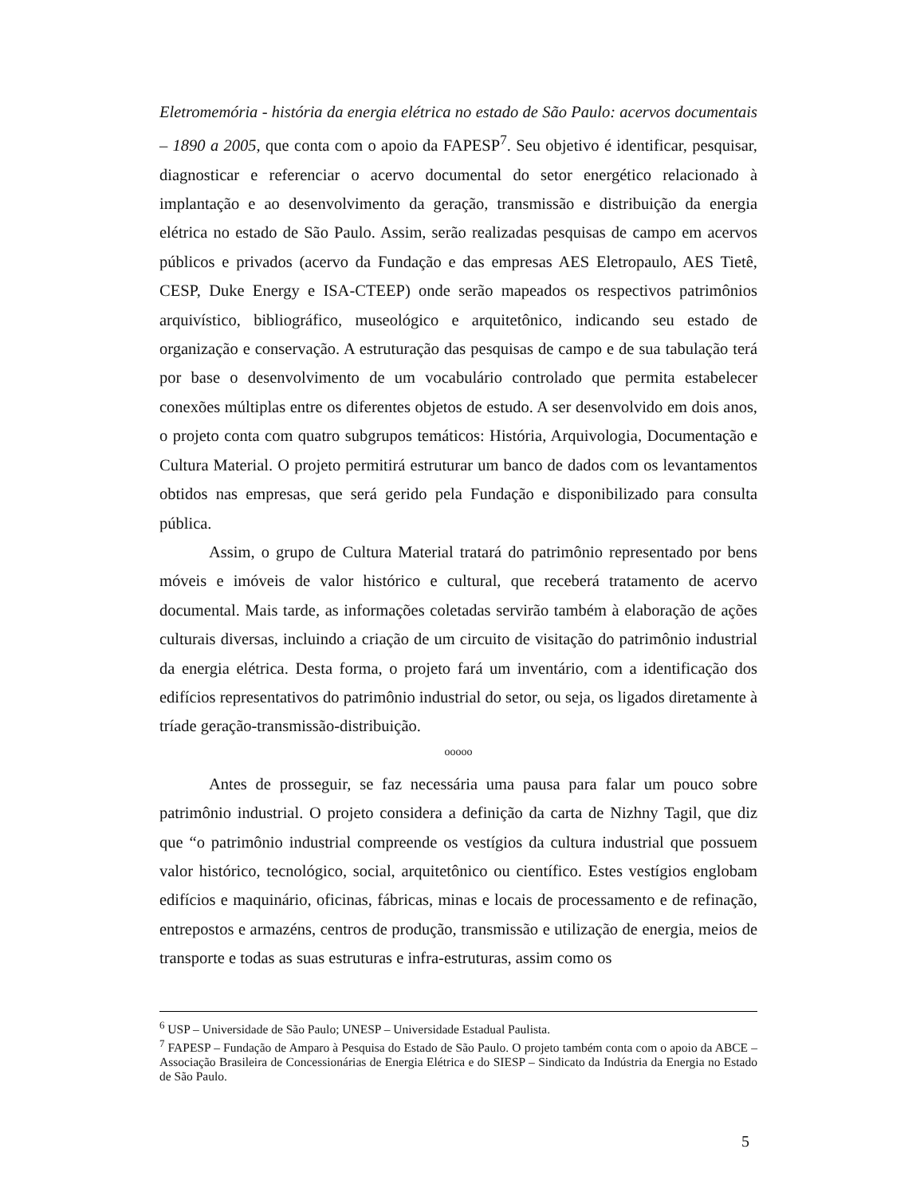Eletromemória - história da energia elétrica no estado de São Paulo: acervos documentais – 1890 a 2005, que conta com o apoio da FAPESP<sup>7</sup>. Seu objetivo é identificar, pesquisar, diagnosticar e referenciar o acervo documental do setor energético relacionado à implantação e ao desenvolvimento da geração, transmissão e distribuição da energia elétrica no estado de São Paulo. Assim, serão realizadas pesquisas de campo em acervos públicos e privados (acervo da Fundação e das empresas AES Eletropaulo, AES Tietê, CESP, Duke Energy e ISA-CTEEP) onde serão mapeados os respectivos patrimônios arquivístico, bibliográfico, museológico e arquitetônico, indicando seu estado de organização e conservação. A estruturação das pesquisas de campo e de sua tabulação terá por base o desenvolvimento de um vocabulário controlado que permita estabelecer conexões múltiplas entre os diferentes objetos de estudo. A ser desenvolvido em dois anos, o projeto conta com quatro subgrupos temáticos: História, Arquivologia, Documentação e Cultura Material. O projeto permitirá estruturar um banco de dados com os levantamentos obtidos nas empresas, que será gerido pela Fundação e disponibilizado para consulta pública.
Assim, o grupo de Cultura Material tratará do patrimônio representado por bens móveis e imóveis de valor histórico e cultural, que receberá tratamento de acervo documental. Mais tarde, as informações coletadas servirão também à elaboração de ações culturais diversas, incluindo a criação de um circuito de visitação do patrimônio industrial da energia elétrica. Desta forma, o projeto fará um inventário, com a identificação dos edifícios representativos do patrimônio industrial do setor, ou seja, os ligados diretamente à tríade geração-transmissão-distribuição.
ooooo
Antes de prosseguir, se faz necessária uma pausa para falar um pouco sobre patrimônio industrial. O projeto considera a definição da carta de Nizhny Tagil, que diz que “o patrimônio industrial compreende os vestígios da cultura industrial que possuem valor histórico, tecnológico, social, arquitetônico ou científico. Estes vestígios englobam edifícios e maquinário, oficinas, fábricas, minas e locais de processamento e de refinação, entrepostos e armazéns, centros de produção, transmissão e utilização de energia, meios de transporte e todas as suas estruturas e infra-estruturas, assim como os
<sup>6</sup> USP – Universidade de São Paulo; UNESP – Universidade Estadual Paulista.
<sup>7</sup> FAPESP – Fundação de Amparo à Pesquisa do Estado de São Paulo. O projeto também conta com o apoio da ABCE – Associação Brasileira de Concessionárias de Energia Elétrica e do SIESP – Sindicato da Indústria da Energia no Estado de São Paulo.
5